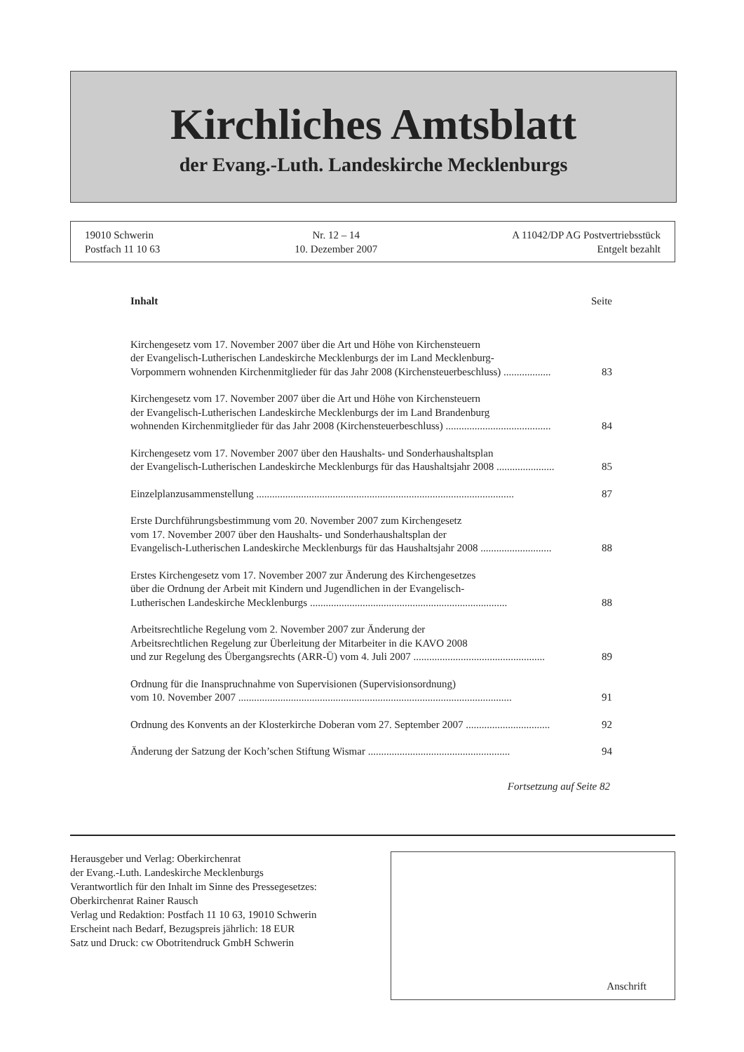Kirchliches Amtsblatt
der Evang.-Luth. Landeskirche Mecklenburgs
19010 Schwerin
Postfach 11 10 63
Nr. 12 – 14
10. Dezember 2007
A 11042/DP AG Postvertriebsstück
Entgelt bezahlt
Inhalt
Seite
Kirchengesetz vom 17. November 2007 über die Art und Höhe von Kirchensteuern
der Evangelisch-Lutherischen Landeskirche Mecklenburgs der im Land Mecklenburg-
Vorpommern wohnenden Kirchenmitglieder für das Jahr 2008 (Kirchensteuerbeschluss) ..................
83
Kirchengesetz vom 17. November 2007 über die Art und Höhe von Kirchensteuern
der Evangelisch-Lutherischen Landeskirche Mecklenburgs der im Land Brandenburg
wohnenden Kirchenmitglieder für das Jahr 2008 (Kirchensteuerbeschluss) ........................................
84
Kirchengesetz vom 17. November 2007 über den Haushalts- und Sonderhaushaltsplan
der Evangelisch-Lutherischen Landeskirche Mecklenburgs für das Haushaltsjahr 2008 ......................
85
Einzelplanzusammenstellung ..................................................................................................
87
Erste Durchführungsbestimmung vom 20. November 2007 zum Kirchengesetz
vom 17. November 2007 über den Haushalts- und Sonderhaushaltsplan der
Evangelisch-Lutherischen Landeskirche Mecklenburgs für das Haushaltsjahr 2008 ...........................
88
Erstes Kirchengesetz vom 17. November 2007 zur Änderung des Kirchengesetzes
über die Ordnung der Arbeit mit Kindern und Jugendlichen in der Evangelisch-
Lutherischen Landeskirche Mecklenburgs ...........................................................................
88
Arbeitsrechtliche Regelung vom 2. November 2007 zur Änderung der
Arbeitsrechtlichen Regelung zur Überleitung der Mitarbeiter in die KAVO 2008
und zur Regelung des Übergangsrechts (ARR-Ü) vom 4. Juli 2007 ..................................................
89
Ordnung für die Inanspruchnahme von Supervisionen (Supervisionsordnung)
vom 10. November 2007 ........................................................................................................
91
Ordnung des Konvents an der Klosterkirche Doberan vom 27. September 2007 ................................
92
Änderung der Satzung der Koch’schen Stiftung Wismar ......................................................
94
Fortsetzung auf Seite 82
Herausgeber und Verlag: Oberkirchenrat
der Evang.-Luth. Landeskirche Mecklenburgs
Verantwortlich für den Inhalt im Sinne des Pressegesetzes:
Oberkirchenrat Rainer Rausch
Verlag und Redaktion: Postfach 11 10 63, 19010 Schwerin
Erscheint nach Bedarf, Bezugspreis jährlich: 18 EUR
Satz und Druck: cw Obotritendruck GmbH Schwerin
Anschrift